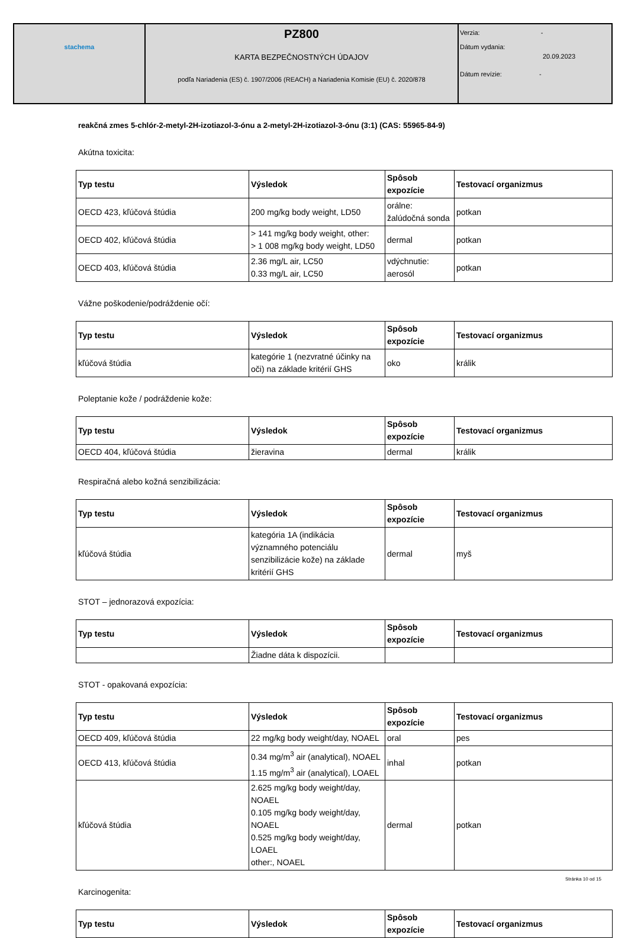| stachema | PZ800 KARTA BEZPEČNOSTNÝCH ÚDAJOV podľa Nariadenia (ES) č. 1907/2006 (REACH) a Nariadenia Komisie (EU) č. 2020/878 | Verzia: - Dátum vydania: 20.09.2023 Dátum revízie: - |
reakčná zmes 5-chlór-2-metyl-2H-izotiazol-3-ónu a 2-metyl-2H-izotiazol-3-ónu (3:1) (CAS: 55965-84-9)
Akútna toxicita:
| Typ testu | Výsledok | Spôsob expozície | Testovací organizmus |
| --- | --- | --- | --- |
| OECD 423, kľúčová štúdia | 200 mg/kg body weight, LD50 | orálne: žalúdočná sonda | potkan |
| OECD 402, kľúčová štúdia | > 141 mg/kg body weight, other: > 1 008 mg/kg body weight, LD50 | dermal | potkan |
| OECD 403, kľúčová štúdia | 2.36 mg/L air, LC50 0.33 mg/L air, LC50 | vdýchnutie: aerosól | potkan |
Vážne poškodenie/podráždenie očí:
| Typ testu | Výsledok | Spôsob expozície | Testovací organizmus |
| --- | --- | --- | --- |
| kľúčová štúdia | kategórie 1 (nezvratné účinky na oči) na základe kritérií GHS | oko | králik |
Poleptanie kože / podráždenie kože:
| Typ testu | Výsledok | Spôsob expozície | Testovací organizmus |
| --- | --- | --- | --- |
| OECD 404, kľúčová štúdia | žieravina | dermal | králik |
Respiračná alebo kožná senzibilizácia:
| Typ testu | Výsledok | Spôsob expozície | Testovací organizmus |
| --- | --- | --- | --- |
| kľúčová štúdia | kategória 1A (indikácia významného potenciálu senzibilizácie kože) na základe kritérií GHS | dermal | myš |
STOT – jednorazová expozícia:
| Typ testu | Výsledok | Spôsob expozície | Testovací organizmus |
| --- | --- | --- | --- |
| | Žiadne dáta k dispozícii. | | |
STOT - opakovaná expozícia:
| Typ testu | Výsledok | Spôsob expozície | Testovací organizmus |
| --- | --- | --- | --- |
| OECD 409, kľúčová štúdia | 22 mg/kg body weight/day, NOAEL | oral | pes |
| OECD 413, kľúčová štúdia | 0.34 mg/m<sup>3</sup> air (analytical), NOAEL 1.15 mg/m<sup>3</sup> air (analytical), LOAEL | inhal | potkan |
| kľúčová štúdia | 2.625 mg/kg body weight/day, NOAEL 0.105 mg/kg body weight/day, NOAEL 0.525 mg/kg body weight/day, LOAEL other:, NOAEL | dermal | potkan |
Karcinogenita:
| Typ testu | Výsledok | Spôsob expozície | Testovací organizmus |
| --- | --- | --- | --- |
Stránka 10 od 15